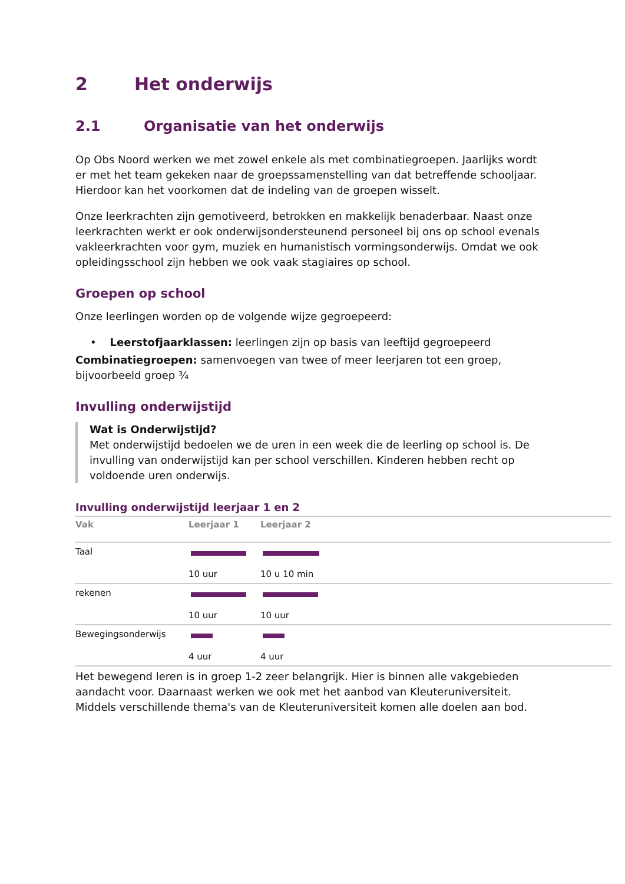2 Het onderwijs
2.1 Organisatie van het onderwijs
Op Obs Noord werken we met zowel enkele als met combinatiegroepen. Jaarlijks wordt er met het team gekeken naar de groepssamenstelling van dat betreffende schooljaar. Hierdoor kan het voorkomen dat de indeling van de groepen wisselt.
Onze leerkrachten zijn gemotiveerd, betrokken en makkelijk benaderbaar. Naast onze leerkrachten werkt er ook onderwijsondersteunend personeel bij ons op school evenals vakleerkrachten voor gym, muziek en humanistisch vormingsonderwijs. Omdat we ook opleidingsschool zijn hebben we ook vaak stagiaires op school.
Groepen op school
Onze leerlingen worden op de volgende wijze gegroepeerd:
• Leerstofjaarklassen: leerlingen zijn op basis van leeftijd gegroepeerd
Combinatiegroepen: samenvoegen van twee of meer leerjaren tot een groep, bijvoorbeeld groep ¾
Invulling onderwijstijd
Wat is Onderwijstijd?
Met onderwijstijd bedoelen we de uren in een week die de leerling op school is. De invulling van onderwijstijd kan per school verschillen. Kinderen hebben recht op voldoende uren onderwijs.
Invulling onderwijstijd leerjaar 1 en 2
| Vak | Leerjaar 1 | Leerjaar 2 |
| --- | --- | --- |
| Taal | 10 uur | 10 u 10 min |
| rekenen | 10 uur | 10 uur |
| Bewegingsonderwijs | 4 uur | 4 uur |
Het bewegend leren is in groep 1-2 zeer belangrijk. Hier is binnen alle vakgebieden aandacht voor. Daarnaast werken we ook met het aanbod van Kleuteruniversiteit. Middels verschillende thema's van de Kleuteruniversiteit komen alle doelen aan bod.